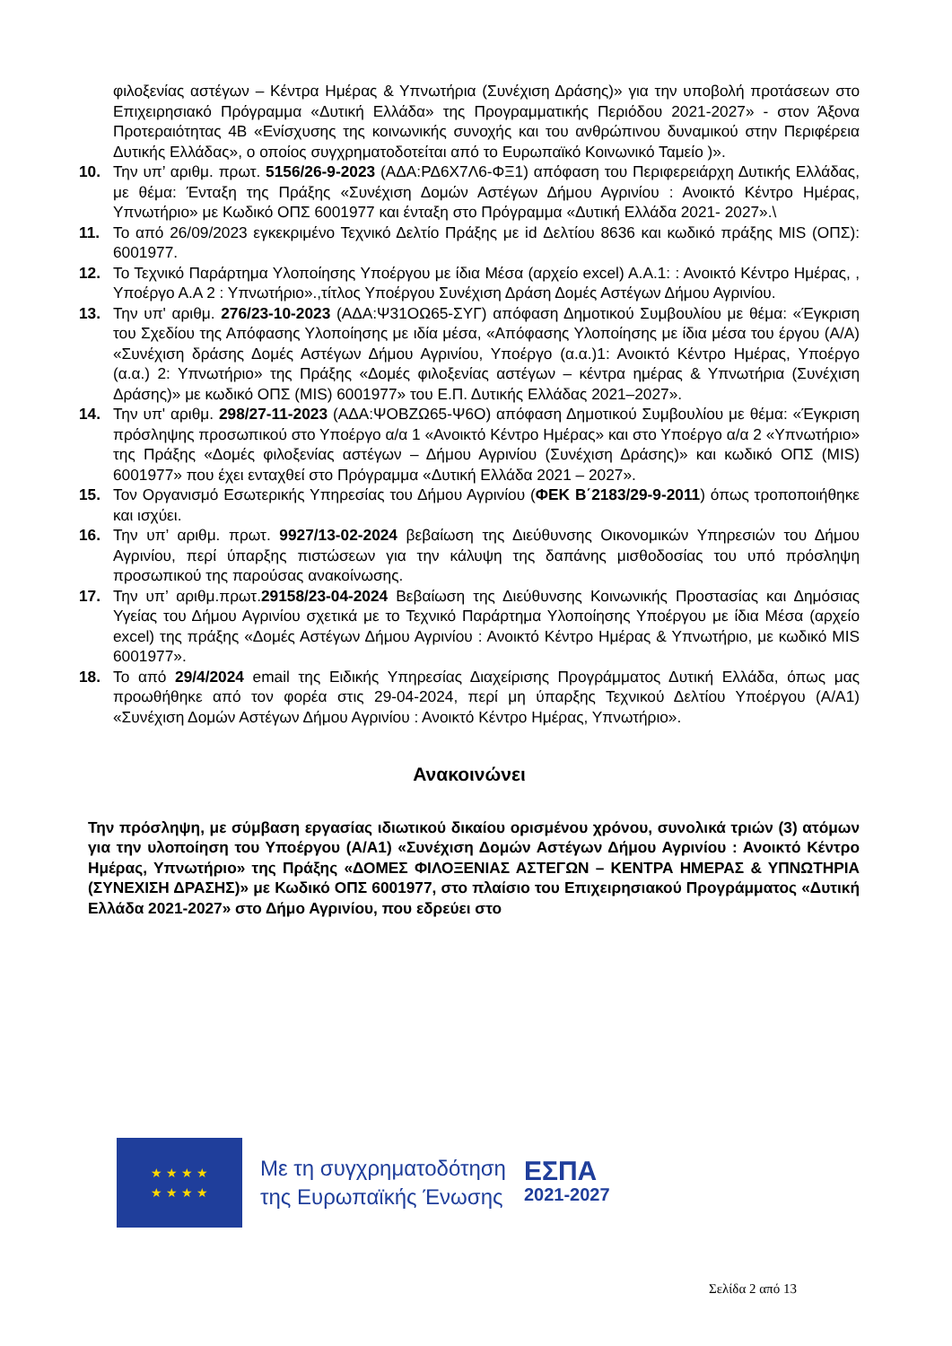φιλοξενίας αστέγων – Κέντρα Ημέρας & Υπνωτήρια (Συνέχιση Δράσης)» για την υποβολή προτάσεων στο Επιχειρησιακό Πρόγραμμα «Δυτική Ελλάδα» της Προγραμματικής Περιόδου 2021-2027» - στον Άξονα Προτεραιότητας 4Β «Ενίσχυσης της κοινωνικής συνοχής και του ανθρώπινου δυναμικού στην Περιφέρεια Δυτικής Ελλάδας», ο οποίος συγχρηματοδοτείται από το Ευρωπαϊκό Κοινωνικό Ταμείο )».
10. Την υπ’ αριθμ. πρωτ. 5156/26-9-2023 (ΑΔΑ:ΡΔ6Χ7Λ6-ΦΞ1) απόφαση του Περιφερειάρχη Δυτικής Ελλάδας, με θέμα: Ένταξη της Πράξης «Συνέχιση Δομών Αστέγων Δήμου Αγρινίου : Ανοικτό Κέντρο Ημέρας, Υπνωτήριο» με Κωδικό ΟΠΣ 6001977 και ένταξη στο Πρόγραμμα «Δυτική Ελλάδα 2021- 2027».\
11. Το από 26/09/2023 εγκεκριμένο Τεχνικό Δελτίο Πράξης με id Δελτίου 8636 και κωδικό πράξης MIS (ΟΠΣ): 6001977.
12. Το Τεχνικό Παράρτημα Υλοποίησης Υποέργου με ίδια Μέσα (αρχείο excel) Α.Α.1: : Ανοικτό Κέντρο Ημέρας, , Υποέργο Α.Α 2 : Υπνωτήριο».,τίτλος Υποέργου Συνέχιση Δράση Δομές Αστέγων Δήμου Αγρινίου.
13. Την υπ' αριθμ. 276/23-10-2023 (ΑΔΑ:Ψ31ΟΩ65-ΣΥΓ) απόφαση Δημοτικού Συμβουλίου με θέμα: «Έγκριση του Σχεδίου της Απόφασης Υλοποίησης με ιδία μέσα, «Απόφασης Υλοποίησης με ίδια μέσα του έργου (Α/Α) «Συνέχιση δράσης Δομές Αστέγων Δήμου Αγρινίου, Υποέργο (α.α.)1: Ανοικτό Κέντρο Ημέρας, Υποέργο (α.α.) 2: Υπνωτήριο» της Πράξης «Δομές φιλοξενίας αστέγων – κέντρα ημέρας & Υπνωτήρια (Συνέχιση Δράσης)» με κωδικό ΟΠΣ (MIS) 6001977» του Ε.Π. Δυτικής Ελλάδας 2021–2027».
14. Την υπ' αριθμ. 298/27-11-2023 (ΑΔΑ:ΨΟΒΖΩ65-Ψ6Ο) απόφαση Δημοτικού Συμβουλίου με θέμα: «Έγκριση πρόσληψης προσωπικού στο Υποέργο α/α 1 «Ανοικτό Κέντρο Ημέρας» και στο Υποέργο α/α 2 «Υπνωτήριο» της Πράξης «Δομές φιλοξενίας αστέγων – Δήμου Αγρινίου (Συνέχιση Δράσης)» και κωδικό ΟΠΣ (MIS) 6001977» που έχει ενταχθεί στο Πρόγραμμα «Δυτική Ελλάδα 2021 – 2027».
15. Τον Οργανισμό Εσωτερικής Υπηρεσίας του Δήμου Αγρινίου (ΦΕΚ Β΄2183/29-9-2011) όπως τροποποιήθηκε και ισχύει.
16. Την υπ’ αριθμ. πρωτ. 9927/13-02-2024 βεβαίωση της Διεύθυνσης Οικονομικών Υπηρεσιών του Δήμου Αγρινίου, περί ύπαρξης πιστώσεων για την κάλυψη της δαπάνης μισθοδοσίας του υπό πρόσληψη προσωπικού της παρούσας ανακοίνωσης.
17. Την υπ’ αριθμ.πρωτ.29158/23-04-2024 Βεβαίωση της Διεύθυνσης Κοινωνικής Προστασίας και Δημόσιας Υγείας του Δήμου Αγρινίου σχετικά με το Τεχνικό Παράρτημα Υλοποίησης Υποέργου με ίδια Μέσα (αρχείο excel) της πράξης «Δομές Αστέγων Δήμου Αγρινίου : Ανοικτό Κέντρο Ημέρας & Υπνωτήριο, με κωδικό MIS 6001977».
18. Το από 29/4/2024 email της Ειδικής Υπηρεσίας Διαχείρισης Προγράμματος Δυτική Ελλάδα, όπως μας προωθήθηκε από τον φορέα στις 29-04-2024, περί μη ύπαρξης Τεχνικού Δελτίου Υποέργου (Α/Α1) «Συνέχιση Δομών Αστέγων Δήμου Αγρινίου : Ανοικτό Κέντρο Ημέρας, Υπνωτήριο».
Ανακοινώνει
Την πρόσληψη, με σύμβαση εργασίας ιδιωτικού δικαίου ορισμένου χρόνου, συνολικά τριών (3) ατόμων για την υλοποίηση του Υποέργου (Α/Α1) «Συνέχιση Δομών Αστέγων Δήμου Αγρινίου : Ανοικτό Κέντρο Ημέρας, Υπνωτήριο» της Πράξης «ΔΟΜΕΣ ΦΙΛΟΞΕΝΙΑΣ ΑΣΤΕΓΩΝ – ΚΕΝΤΡΑ ΗΜΕΡΑΣ & ΥΠΝΩΤΗΡΙΑ (ΣΥΝΕΧΙΣΗ ΔΡΑΣΗΣ)» με Κωδικό ΟΠΣ 6001977, στο πλαίσιο του Επιχειρησιακού Προγράμματος «Δυτική Ελλάδα 2021-2027» στο Δήμο Αγρινίου, που εδρεύει στο
★ ★ ★ ★
★ ★ ★ ★
Με τη συγχρηματοδότηση
της Ευρωπαϊκής Ένωσης
ΕΣΠΑ
2021-2027
Σελίδα 2 από 13